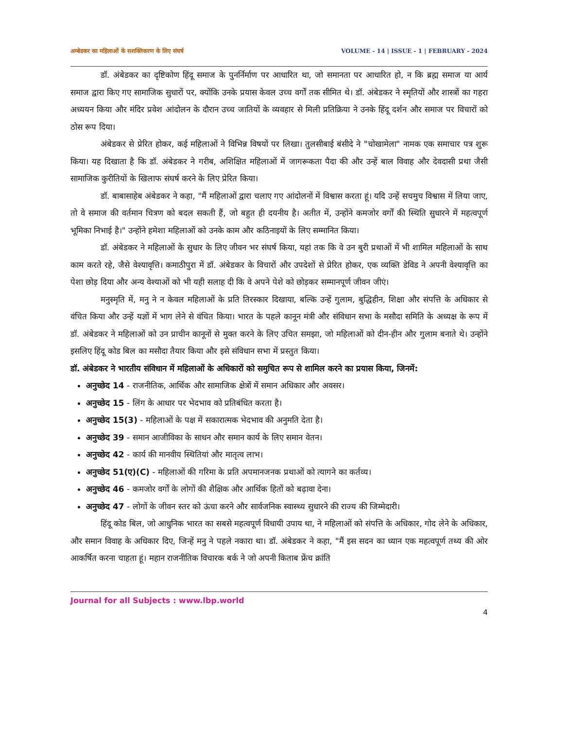अम्बेडकर का महिलाओं के सशक्तिकरण के लिए संघर्ष VOLUME - 14 | ISSUE - 1 | FEBRUARY - 2024
डॉ. अंबेडकर का दृष्टिकोण हिंदू समाज के पुनर्निर्माण पर आधारित था, जो समानता पर आधारित हो, न कि ब्रह्म समाज या आर्य समाज द्वारा किए गए सामाजिक सुधारों पर, क्योंकि उनके प्रयास केवल उच्च वर्गों तक सीमित थे। डॉ. अंबेडकर ने स्मृतियों और शास्त्रों का गहरा अध्ययन किया और मंदिर प्रवेश आंदोलन के दौरान उच्च जातियों के व्यवहार से मिली प्रतिक्रिया ने उनके हिंदू दर्शन और समाज पर विचारों को ठोस रूप दिया।
अंबेडकर से प्रेरित होकर, कई महिलाओं ने विभिन्न विषयों पर लिखा। तुलसीबाई बंसीदे ने "चोखामेला" नामक एक समाचार पत्र शुरू किया। यह दिखाता है कि डॉ. अंबेडकर ने गरीब, अशिक्षित महिलाओं में जागरूकता पैदा की और उन्हें बाल विवाह और देवदासी प्रथा जैसी सामाजिक कुरीतियों के खिलाफ संघर्ष करने के लिए प्रेरित किया।
डॉ. बाबासाहेब अंबेडकर ने कहा, "मैं महिलाओं द्वारा चलाए गए आंदोलनों में विश्वास करता हूं। यदि उन्हें सचमुच विश्वास में लिया जाए, तो वे समाज की वर्तमान चित्रण को बदल सकती हैं, जो बहुत ही दयनीय है। अतीत में, उन्होंने कमजोर वर्गों की स्थिति सुधारने में महत्वपूर्ण भूमिका निभाई है।" उन्होंने हमेशा महिलाओं को उनके काम और कठिनाइयों के लिए सम्मानित किया।
डॉ. अंबेडकर ने महिलाओं के सुधार के लिए जीवन भर संघर्ष किया, यहां तक कि वे उन बुरी प्रथाओं में भी शामिल महिलाओं के साथ काम करते रहे, जैसे वेश्यावृत्ति। कमाठीपुरा में डॉ. अंबेडकर के विचारों और उपदेशों से प्रेरित होकर, एक व्यक्ति डेविड ने अपनी वेश्यावृत्ति का पेशा छोड़ दिया और अन्य वेश्याओं को भी यही सलाह दी कि वे अपने पेशे को छोड़कर सम्मानपूर्ण जीवन जीएं।
मनुस्मृति में, मनु ने न केवल महिलाओं के प्रति तिरस्कार दिखाया, बल्कि उन्हें गुलाम, बुद्धिहीन, शिक्षा और संपत्ति के अधिकार से वंचित किया और उन्हें यज्ञों में भाग लेने से वंचित किया। भारत के पहले कानून मंत्री और संविधान सभा के मसौदा समिति के अध्यक्ष के रूप में डॉ. अंबेडकर ने महिलाओं को उन प्राचीन कानूनों से मुक्त करने के लिए उचित समझा, जो महिलाओं को दीन-हीन और गुलाम बनाते थे। उन्होंने इसलिए हिंदू कोड बिल का मसौदा तैयार किया और इसे संविधान सभा में प्रस्तुत किया।
डॉ. अंबेडकर ने भारतीय संविधान में महिलाओं के अधिकारों को समुचित रूप से शामिल करने का प्रयास किया, जिनमें:
अनुच्छेद 14 - राजनीतिक, आर्थिक और सामाजिक क्षेत्रों में समान अधिकार और अवसर।
अनुच्छेद 15 - लिंग के आधार पर भेदभाव को प्रतिबंधित करता है।
अनुच्छेद 15(3) - महिलाओं के पक्ष में सकारात्मक भेदभाव की अनुमति देता है।
अनुच्छेद 39 - समान आजीविका के साधन और समान कार्य के लिए समान वेतन।
अनुच्छेद 42 - कार्य की मानवीय स्थितियां और मातृत्व लाभ।
अनुच्छेद 51(ए)(C) - महिलाओं की गरिमा के प्रति अपमानजनक प्रथाओं को त्यागने का कर्तव्य।
अनुच्छेद 46 - कमजोर वर्गों के लोगों की शैक्षिक और आर्थिक हितों को बढ़ावा देना।
अनुच्छेद 47 - लोगों के जीवन स्तर को ऊंचा करने और सार्वजनिक स्वास्थ्य सुधारने की राज्य की जिम्मेदारी।
हिंदू कोड बिल, जो आधुनिक भारत का सबसे महत्वपूर्ण विधायी उपाय था, ने महिलाओं को संपत्ति के अधिकार, गोद लेने के अधिकार, और समान विवाह के अधिकार दिए, जिन्हें मनु ने पहले नकारा था। डॉ. अंबेडकर ने कहा, "मैं इस सदन का ध्यान एक महत्वपूर्ण तथ्य की ओर आकर्षित करना चाहता हूं। महान राजनीतिक विचारक बर्क ने जो अपनी किताब फ्रेंच क्रांति
Journal for all Subjects : www.lbp.world
4